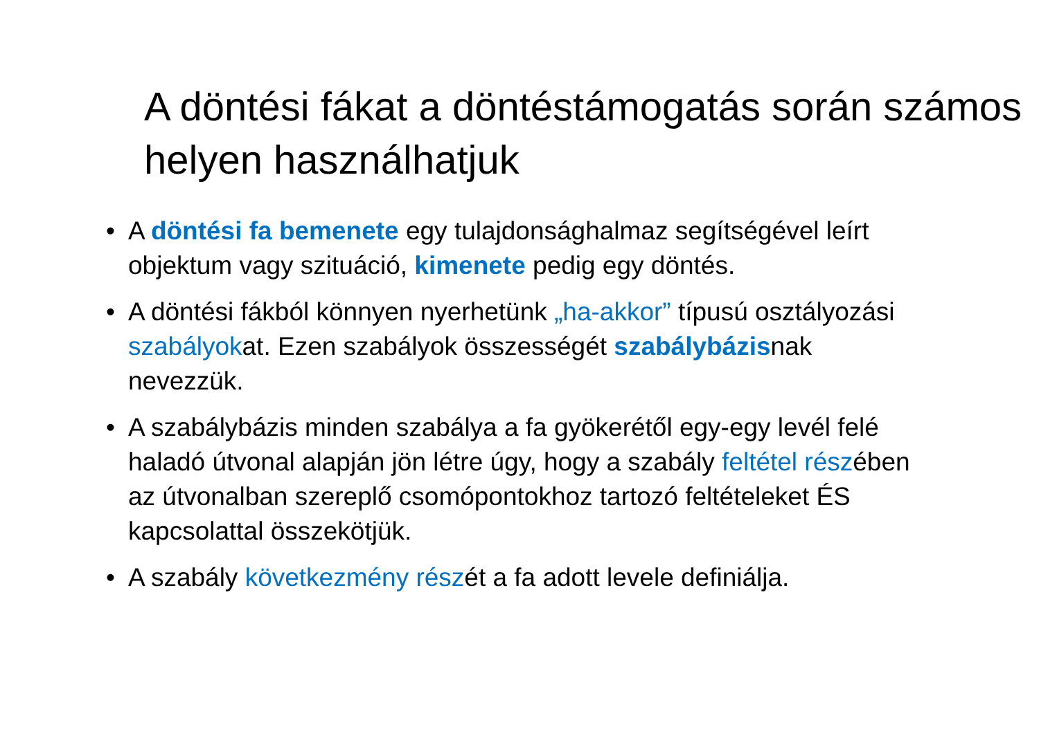A döntési fákat a döntéstámogatás során számos helyen használhatjuk
• A döntési fa bemenete egy tulajdonsághalmaz segítségével leírt objektum vagy szituáció, kimenete pedig egy döntés.
• A döntési fákból könnyen nyerhetünk „ha-akkor” típusú osztályozási szabályokat. Ezen szabályok összességét szabálybázisnak nevezzük.
• A szabálybázis minden szabálya a fa gyökerétől egy-egy levél felé haladó útvonal alapján jön létre úgy, hogy a szabály feltétel részében az útvonalban szereplő csomópontokhoz tartozó feltételeket ÉS kapcsolattal összekötjük.
• A szabály következmény részét a fa adott levele definiálja.